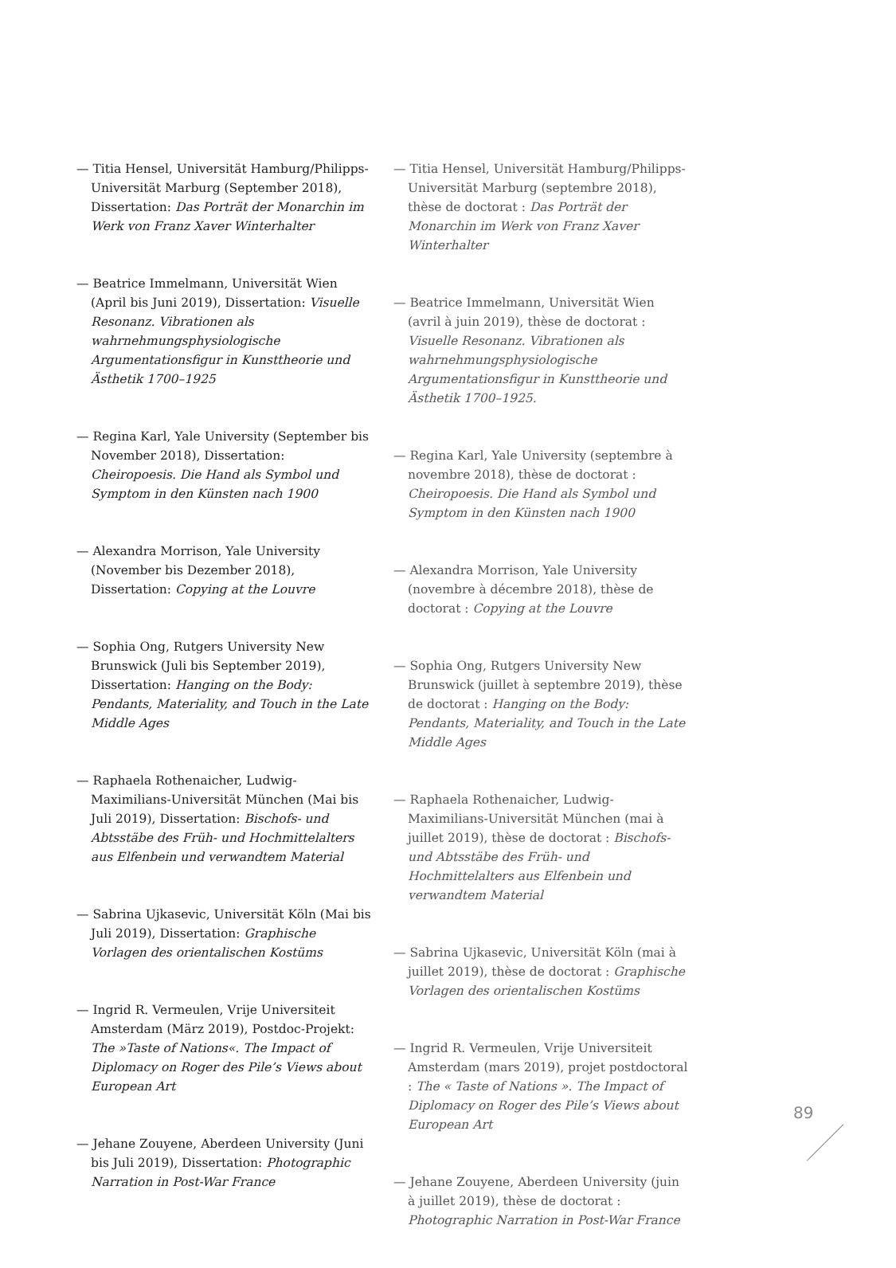— Titia Hensel, Universität Hamburg/Philipps-Universität Marburg (September 2018), Dissertation: Das Porträt der Monarchin im Werk von Franz Xaver Winterhalter
— Beatrice Immelmann, Universität Wien (April bis Juni 2019), Dissertation: Visuelle Resonanz. Vibrationen als wahrnehmungsphysiologische Argumentationsfigur in Kunsttheorie und Ästhetik 1700–1925
— Regina Karl, Yale University (September bis November 2018), Dissertation: Cheiropoesis. Die Hand als Symbol und Symptom in den Künsten nach 1900
— Alexandra Morrison, Yale University (November bis Dezember 2018), Dissertation: Copying at the Louvre
— Sophia Ong, Rutgers University New Brunswick (Juli bis September 2019), Dissertation: Hanging on the Body: Pendants, Materiality, and Touch in the Late Middle Ages
— Raphaela Rothenaicher, Ludwig-Maximilians-Universität München (Mai bis Juli 2019), Dissertation: Bischofs- und Abtsstäbe des Früh- und Hochmittelalters aus Elfenbein und verwand­tem Material
— Sabrina Ujkasevic, Universität Köln (Mai bis Juli 2019), Dissertation: Graphische Vorlagen des orien­talischen Kostüms
— Ingrid R. Vermeulen, Vrije Universiteit Amster­dam (März 2019), Postdoc-Projekt: The »Taste of Nations«. The Impact of Diplomacy on Roger des Pile’s Views about European Art
— Jehane Zouyene, Aberdeen University (Juni bis Juli 2019), Dissertation: Photographic Narration in Post-War France
— Titia Hensel, Universität Hamburg/Philipps-Universität Marburg (septembre 2018), thèse de doctorat : Das Porträt der Monarchin im Werk von Franz Xaver Winterhalter
— Beatrice Immelmann, Universität Wien (avril à juin 2019), thèse de doctorat : Visuelle Reso­nanz. Vibrationen als wahrnehmungsphysiologische Argumentationsfigur in Kunsttheorie und Ästhetik 1700–1925.
— Regina Karl, Yale University (septembre à novembre 2018), thèse de doctorat : Cheiropoesis. Die Hand als Symbol und Symptom in den Künsten nach 1900
— Alexandra Morrison, Yale University (novembre à décembre 2018), thèse de doctorat : Copying at the Louvre
— Sophia Ong, Rutgers University New Brunswick (juillet à septembre 2019), thèse de doctorat : Hanging on the Body: Pendants, Materiality, and Touch in the Late Middle Ages
— Raphaela Rothenaicher, Ludwig-Maximilians-Universität München (mai à juillet 2019), thèse de doctorat : Bischofs- und Abtsstäbe des Früh- und Hochmittelalters aus Elfenbein und verwandtem Material
— Sabrina Ujkasevic, Universität Köln (mai à juillet 2019), thèse de doctorat : Graphische Vorlagen des orientalischen Kostüms
— Ingrid R. Vermeulen, Vrije Universiteit Amster­dam (mars 2019), projet postdoctoral : The « Taste of Nations ». The Impact of Diplomacy on Roger des Pile’s Views about European Art
— Jehane Zouyene, Aberdeen University (juin à juillet 2019), thèse de doctorat : Photographic Narration in Post-War France
89